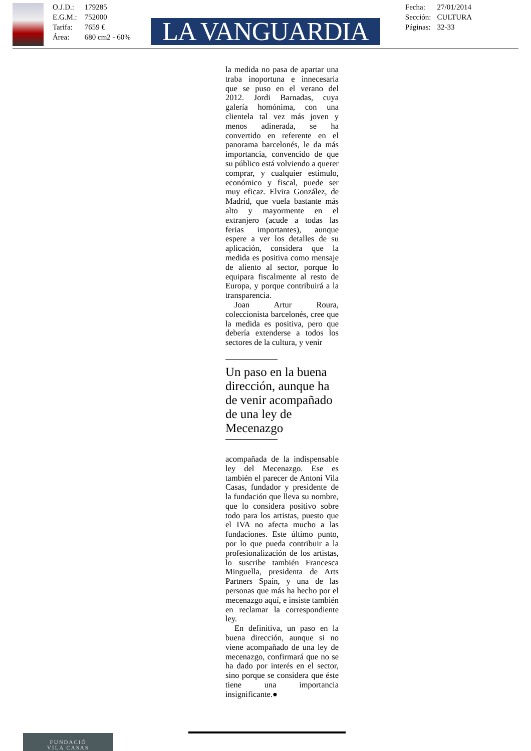O.J.D.: 179285
E.G.M.: 752000
Tarifa: 7659 €
Área: 680 cm2 - 60%
LA VANGUARDIA
Fecha: 27/01/2014
Sección: CULTURA
Páginas: 32-33
la medida no pasa de apartar una traba inoportuna e innecesaria que se puso en el verano del 2012. Jordi Barnadas, cuya galería homónima, con una clientela tal vez más joven y menos adinerada, se ha convertido en referente en el panorama barcelonés, le da más importancia, convencido de que su público está volviendo a querer comprar, y cualquier estímulo, económico y fiscal, puede ser muy eficaz. Elvira González, de Madrid, que vuela bastante más alto y mayormente en el extranjero (acude a todas las ferias importantes), aunque espere a ver los detalles de su aplicación, considera que la medida es positiva como mensaje de aliento al sector, porque lo equipara fiscalmente al resto de Europa, y porque contribuirá a la transparencia.
Joan Artur Roura, coleccionista barcelonés, cree que la medida es positiva, pero que debería extenderse a todos los sectores de la cultura, y venir
Un paso en la buena dirección, aunque ha de venir acompañado de una ley de Mecenazgo
acompañada de la indispensable ley del Mecenazgo. Ese es también el parecer de Antoni Vila Casas, fundador y presidente de la fundación que lleva su nombre, que lo considera positivo sobre todo para los artistas, puesto que el IVA no afecta mucho a las fundaciones. Este último punto, por lo que pueda contribuir a la profesionalización de los artistas, lo suscribe también Francesca Minguella, presidenta de Arts Partners Spain, y una de las personas que más ha hecho por el mecenazgo aquí, e insiste también en reclamar la correspondiente ley.
En definitiva, un paso en la buena dirección, aunque si no viene acompañado de una ley de mecenazgo, confirmará que no se ha dado por interés en el sector, sino porque se considera que éste tiene una importancia insignificante.●
FUNDACIÓ
VILA CASAS